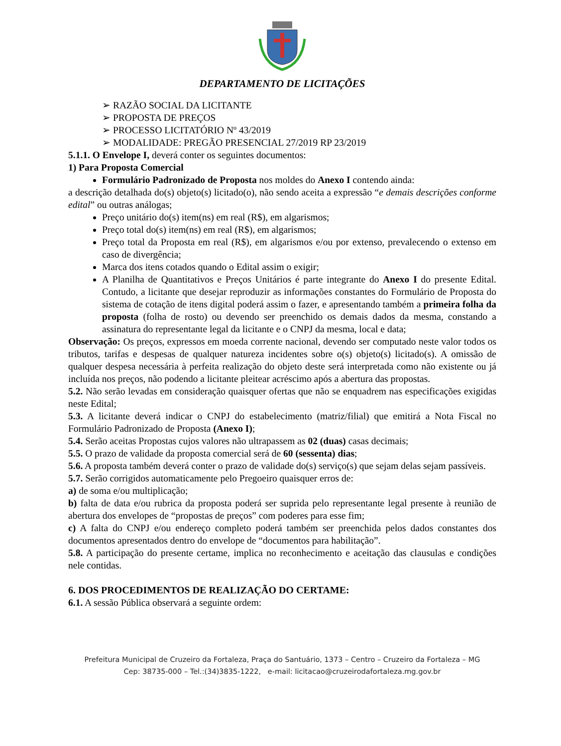DEPARTAMENTO DE LICITAÇÕES
RAZÃO SOCIAL DA LICITANTE
PROPOSTA DE PREÇOS
PROCESSO LICITATÓRIO Nº 43/2019
MODALIDADE: PREGÃO PRESENCIAL 27/2019 RP 23/2019
5.1.1. O Envelope I, deverá conter os seguintes documentos:
1) Para Proposta Comercial
Formulário Padronizado de Proposta nos moldes do Anexo I contendo ainda:
a descrição detalhada do(s) objeto(s) licitado(o), não sendo aceita a expressão “e demais descrições conforme edital” ou outras análogas;
Preço unitário do(s) item(ns) em real (R$), em algarismos;
Preço total do(s) item(ns) em real (R$), em algarismos;
Preço total da Proposta em real (R$), em algarismos e/ou por extenso, prevalecendo o extenso em caso de divergência;
Marca dos itens cotados quando o Edital assim o exigir;
A Planilha de Quantitativos e Preços Unitários é parte integrante do Anexo I do presente Edital. Contudo, a licitante que desejar reproduzir as informações constantes do Formulário de Proposta do sistema de cotação de itens digital poderá assim o fazer, e apresentando também a primeira folha da proposta (folha de rosto) ou devendo ser preenchido os demais dados da mesma, constando a assinatura do representante legal da licitante e o CNPJ da mesma, local e data;
Observação: Os preços, expressos em moeda corrente nacional, devendo ser computado neste valor todos os tributos, tarifas e despesas de qualquer natureza incidentes sobre o(s) objeto(s) licitado(s). A omissão de qualquer despesa necessária à perfeita realização do objeto deste será interpretada como não existente ou já incluída nos preços, não podendo a licitante pleitear acréscimo após a abertura das propostas.
5.2. Não serão levadas em consideração quaisquer ofertas que não se enquadrem nas especificações exigidas neste Edital;
5.3. A licitante deverá indicar o CNPJ do estabelecimento (matriz/filial) que emitirá a Nota Fiscal no Formulário Padronizado de Proposta (Anexo I);
5.4. Serão aceitas Propostas cujos valores não ultrapassem as 02 (duas) casas decimais;
5.5. O prazo de validade da proposta comercial será de 60 (sessenta) dias;
5.6. A proposta também deverá conter o prazo de validade do(s) serviço(s) que sejam delas sejam passíveis.
5.7. Serão corrigidos automaticamente pelo Pregoeiro quaisquer erros de:
a) de soma e/ou multiplicação;
b) falta de data e/ou rubrica da proposta poderá ser suprida pelo representante legal presente à reunião de abertura dos envelopes de “propostas de preços” com poderes para esse fim;
c) A falta do CNPJ e/ou endereço completo poderá também ser preenchida pelos dados constantes dos documentos apresentados dentro do envelope de “documentos para habilitação”.
5.8. A participação do presente certame, implica no reconhecimento e aceitação das clausulas e condições nele contidas.
6. DOS PROCEDIMENTOS DE REALIZAÇÃO DO CERTAME:
6.1. A sessão Pública observará a seguinte ordem:
Prefeitura Municipal de Cruzeiro da Fortaleza, Praça do Santuário, 1373 – Centro – Cruzeiro da Fortaleza – MG
Cep: 38735-000 – Tel.:(34)3835-1222, e-mail: licitacao@cruzeirodafortaleza.mg.gov.br